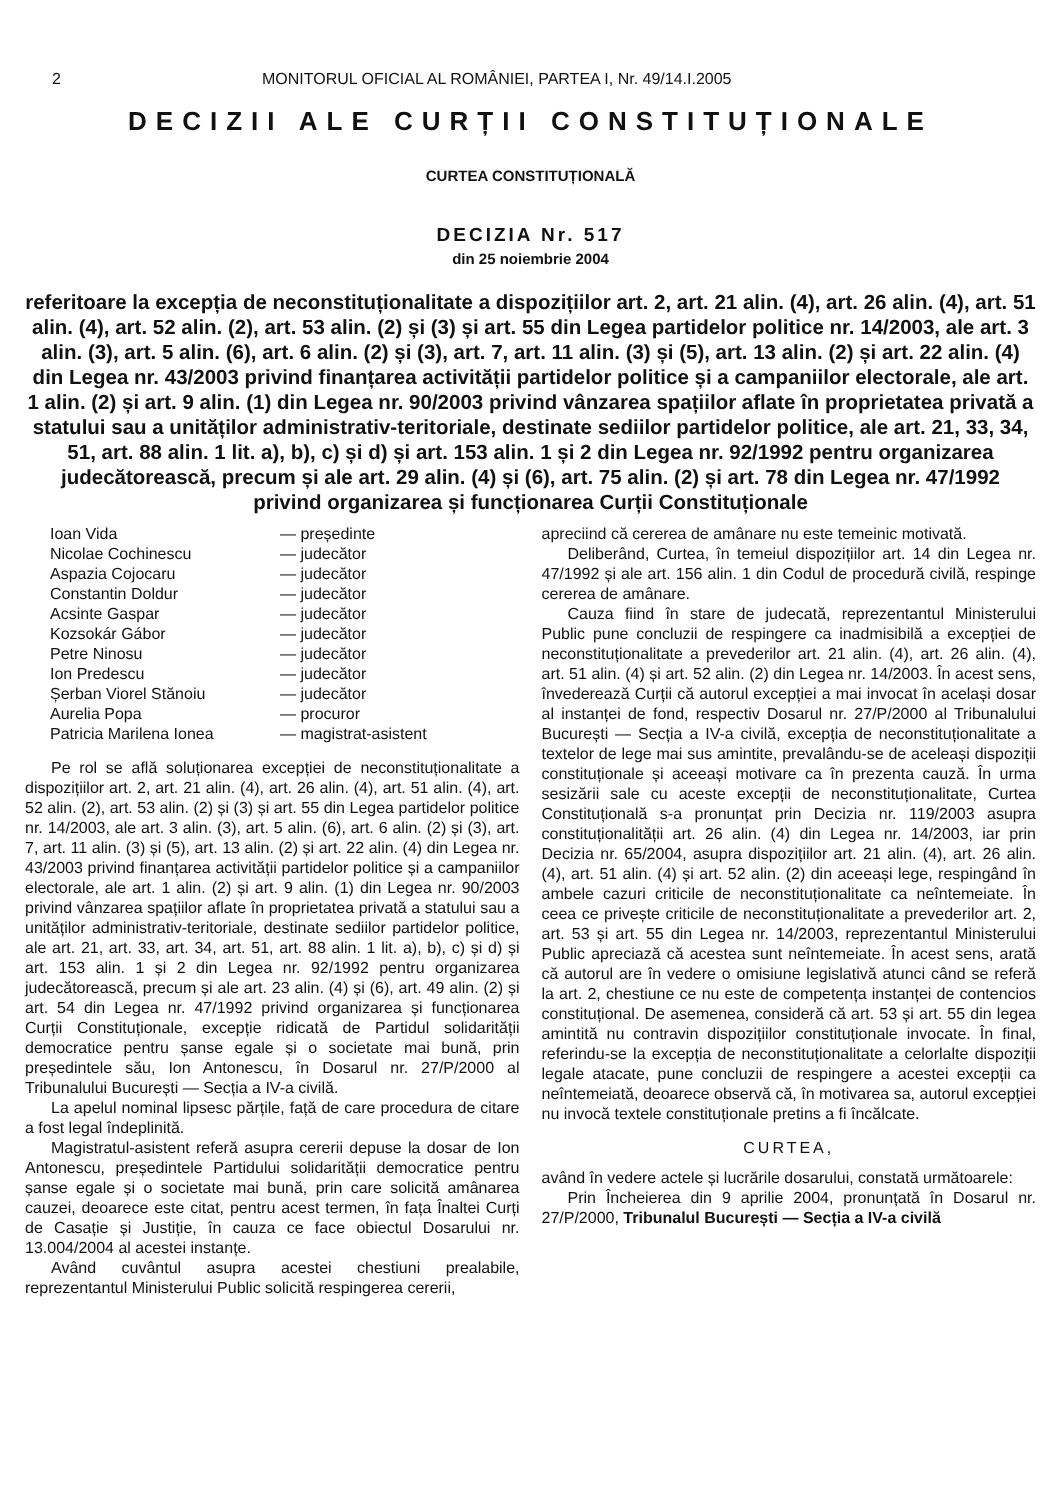2 MONITORUL OFICIAL AL ROMÂNIEI, PARTEA I, Nr. 49/14.I.2005
DECIZII ALE CURȚII CONSTITUȚIONALE
CURTEA CONSTITUȚIONALĂ
DECIZIA Nr. 517
din 25 noiembrie 2004
referitoare la excepția de neconstituționalitate a dispozițiilor art. 2, art. 21 alin. (4), art. 26 alin. (4), art. 51 alin. (4), art. 52 alin. (2), art. 53 alin. (2) și (3) și art. 55 din Legea partidelor politice nr. 14/2003, ale art. 3 alin. (3), art. 5 alin. (6), art. 6 alin. (2) și (3), art. 7, art. 11 alin. (3) și (5), art. 13 alin. (2) și art. 22 alin. (4) din Legea nr. 43/2003 privind finanțarea activității partidelor politice și a campaniilor electorale, ale art. 1 alin. (2) și art. 9 alin. (1) din Legea nr. 90/2003 privind vânzarea spațiilor aflate în proprietatea privată a statului sau a unităților administrativ-teritoriale, destinate sediilor partidelor politice, ale art. 21, 33, 34, 51, art. 88 alin. 1 lit. a), b), c) și d) și art. 153 alin. 1 și 2 din Legea nr. 92/1992 pentru organizarea judecătorească, precum și ale art. 29 alin. (4) și (6), art. 75 alin. (2) și art. 78 din Legea nr. 47/1992 privind organizarea și funcționarea Curții Constituționale
| Ioan Vida | — președinte |
| Nicolae Cochinescu | — judecător |
| Aspazia Cojocaru | — judecător |
| Constantin Doldur | — judecător |
| Acsinte Gaspar | — judecător |
| Kozsokár Gábor | — judecător |
| Petre Ninosu | — judecător |
| Ion Predescu | — judecător |
| Șerban Viorel Stănoiu | — judecător |
| Aurelia Popa | — procuror |
| Patricia Marilena Ionea | — magistrat-asistent |
Pe rol se află soluționarea excepției de neconstituționalitate a dispozițiilor art. 2, art. 21 alin. (4), art. 26 alin. (4), art. 51 alin. (4), art. 52 alin. (2), art. 53 alin. (2) și (3) și art. 55 din Legea partidelor politice nr. 14/2003, ale art. 3 alin. (3), art. 5 alin. (6), art. 6 alin. (2) și (3), art. 7, art. 11 alin. (3) și (5), art. 13 alin. (2) și art. 22 alin. (4) din Legea nr. 43/2003 privind finanțarea activității partidelor politice și a campaniilor electorale, ale art. 1 alin. (2) și art. 9 alin. (1) din Legea nr. 90/2003 privind vânzarea spațiilor aflate în proprietatea privată a statului sau a unităților administrativ-teritoriale, destinate sediilor partidelor politice, ale art. 21, art. 33, art. 34, art. 51, art. 88 alin. 1 lit. a), b), c) și d) și art. 153 alin. 1 și 2 din Legea nr. 92/1992 pentru organizarea judecătorească, precum și ale art. 23 alin. (4) și (6), art. 49 alin. (2) și art. 54 din Legea nr. 47/1992 privind organizarea și funcționarea Curții Constituționale, excepție ridicată de Partidul solidarității democratice pentru șanse egale și o societate mai bună, prin președintele său, Ion Antonescu, în Dosarul nr. 27/P/2000 al Tribunalului București — Secția a IV-a civilă.
La apelul nominal lipsesc părțile, față de care procedura de citare a fost legal îndeplinită.
Magistratul-asistent referă asupra cererii depuse la dosar de Ion Antonescu, președintele Partidului solidarității democratice pentru șanse egale și o societate mai bună, prin care solicită amânarea cauzei, deoarece este citat, pentru acest termen, în fața Înaltei Curți de Casație și Justiție, în cauza ce face obiectul Dosarului nr. 13.004/2004 al acestei instanțe.
Având cuvântul asupra acestei chestiuni prealabile, reprezentantul Ministerului Public solicită respingerea cererii,
apreciind că cererea de amânare nu este temeinic motivată.
Deliberând, Curtea, în temeiul dispozițiilor art. 14 din Legea nr. 47/1992 și ale art. 156 alin. 1 din Codul de procedură civilă, respinge cererea de amânare.
Cauza fiind în stare de judecată, reprezentantul Ministerului Public pune concluzii de respingere ca inadmisibilă a excepției de neconstituționalitate a prevederilor art. 21 alin. (4), art. 26 alin. (4), art. 51 alin. (4) și art. 52 alin. (2) din Legea nr. 14/2003. În acest sens, învederează Curții că autorul excepției a mai invocat în același dosar al instanței de fond, respectiv Dosarul nr. 27/P/2000 al Tribunalului București — Secția a IV-a civilă, excepția de neconstituționalitate a textelor de lege mai sus amintite, prevalându-se de aceleași dispoziții constituționale și aceeași motivare ca în prezenta cauză. În urma sesizării sale cu aceste excepții de neconstituționalitate, Curtea Constituțională s-a pronunțat prin Decizia nr. 119/2003 asupra constituționalității art. 26 alin. (4) din Legea nr. 14/2003, iar prin Decizia nr. 65/2004, asupra dispozițiilor art. 21 alin. (4), art. 26 alin. (4), art. 51 alin. (4) și art. 52 alin. (2) din aceeași lege, respingând în ambele cazuri criticile de neconstituționalitate ca neîntemeiate. În ceea ce privește criticile de neconstituționalitate a prevederilor art. 2, art. 53 și art. 55 din Legea nr. 14/2003, reprezentantul Ministerului Public apreciază că acestea sunt neîntemeiate. În acest sens, arată că autorul are în vedere o omisiune legislativă atunci când se referă la art. 2, chestiune ce nu este de competența instanței de contencios constituțional. De asemenea, consideră că art. 53 și art. 55 din legea amintită nu contravin dispozițiilor constituționale invocate. În final, referindu-se la excepția de neconstituționalitate a celorlalte dispoziții legale atacate, pune concluzii de respingere a acestei excepții ca neîntemeiată, deoarece observă că, în motivarea sa, autorul excepției nu invocă textele constituționale pretins a fi încălcate.
CURTEA,
având în vedere actele și lucrările dosarului, constată următoarele:
Prin Încheierea din 9 aprilie 2004, pronunțată în Dosarul nr. 27/P/2000, Tribunalul București — Secția a IV-a civilă